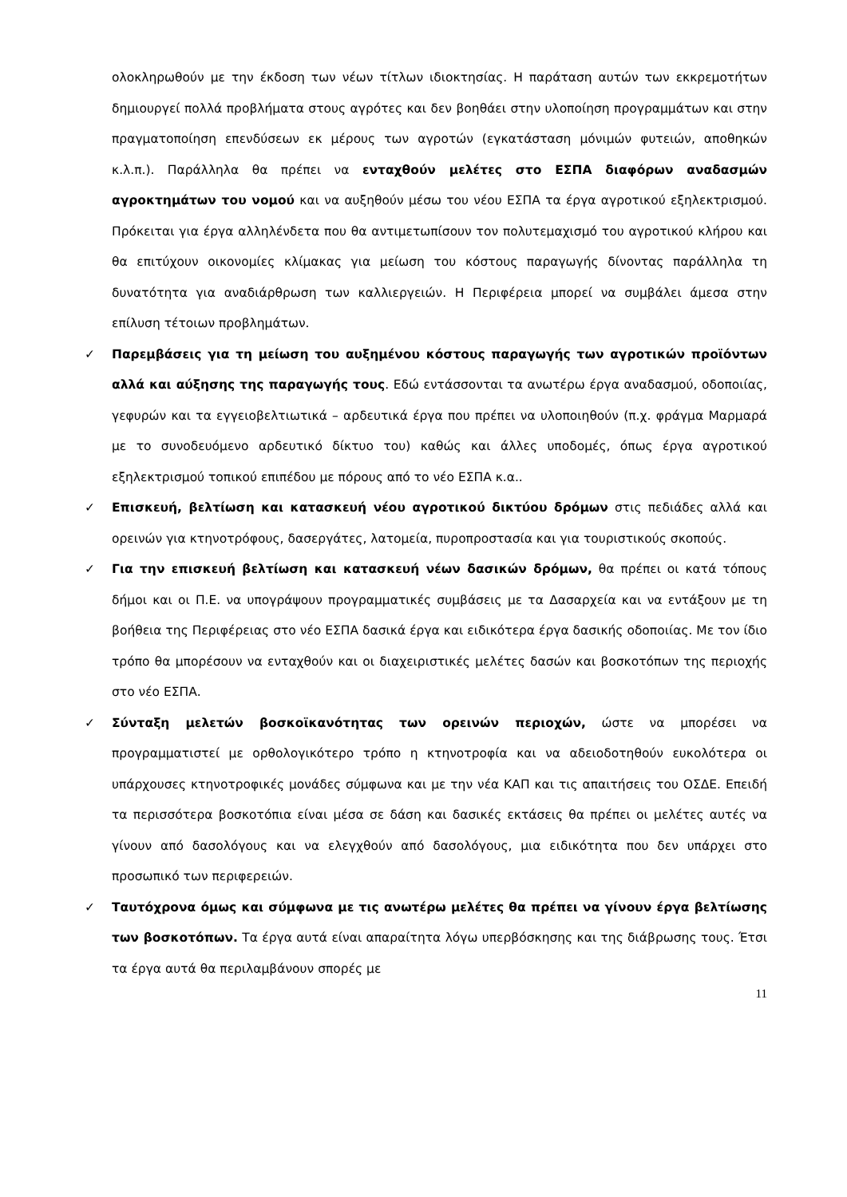ολοκληρωθούν με την έκδοση των νέων τίτλων ιδιοκτησίας. Η παράταση αυτών των εκκρεμοτήτων δημιουργεί πολλά προβλήματα στους αγρότες και δεν βοηθάει στην υλοποίηση προγραμμάτων και στην πραγματοποίηση επενδύσεων εκ μέρους των αγροτών (εγκατάσταση μόνιμών φυτειών, αποθηκών κ.λ.π.). Παράλληλα θα πρέπει να ενταχθούν μελέτες στο ΕΣΠΑ διαφόρων αναδασμών αγροκτημάτων του νομού και να αυξηθούν μέσω του νέου ΕΣΠΑ τα έργα αγροτικού εξηλεκτρισμού. Πρόκειται για έργα αλληλένδετα που θα αντιμετωπίσουν τον πολυτεμαχισμό του αγροτικού κλήρου και θα επιτύχουν οικονομίες κλίμακας για μείωση του κόστους παραγωγής δίνοντας παράλληλα τη δυνατότητα για αναδιάρθρωση των καλλιεργειών. Η Περιφέρεια μπορεί να συμβάλει άμεσα στην επίλυση τέτοιων προβλημάτων.
✓ Παρεμβάσεις για τη μείωση του αυξημένου κόστους παραγωγής των αγροτικών προϊόντων αλλά και αύξησης της παραγωγής τους. Εδώ εντάσσονται τα ανωτέρω έργα αναδασμού, οδοποιίας, γεφυρών και τα εγγειοβελτιωτικά – αρδευτικά έργα που πρέπει να υλοποιηθούν (π.χ. φράγμα Μαρμαρά με το συνοδευόμενο αρδευτικό δίκτυο του) καθώς και άλλες υποδομές, όπως έργα αγροτικού εξηλεκτρισμού τοπικού επιπέδου με πόρους από το νέο ΕΣΠΑ κ.α..
✓ Επισκευή, βελτίωση και κατασκευή νέου αγροτικού δικτύου δρόμων στις πεδιάδες αλλά και ορεινών για κτηνοτρόφους, δασεργάτες, λατομεία, πυροπροστασία και για τουριστικούς σκοπούς.
✓ Για την επισκευή βελτίωση και κατασκευή νέων δασικών δρόμων, θα πρέπει οι κατά τόπους δήμοι και οι Π.Ε. να υπογράψουν προγραμματικές συμβάσεις με τα Δασαρχεία και να εντάξουν με τη βοήθεια της Περιφέρειας στο νέο ΕΣΠΑ δασικά έργα και ειδικότερα έργα δασικής οδοποιίας. Με τον ίδιο τρόπο θα μπορέσουν να ενταχθούν και οι διαχειριστικές μελέτες δασών και βοσκοτόπων της περιοχής στο νέο ΕΣΠΑ.
✓ Σύνταξη μελετών βοσκοϊκανότητας των ορεινών περιοχών, ώστε να μπορέσει να προγραμματιστεί με ορθολογικότερο τρόπο η κτηνοτροφία και να αδειοδοτηθούν ευκολότερα οι υπάρχουσες κτηνοτροφικές μονάδες σύμφωνα και με την νέα ΚΑΠ και τις απαιτήσεις του ΟΣΔΕ. Επειδή τα περισσότερα βοσκοτόπια είναι μέσα σε δάση και δασικές εκτάσεις θα πρέπει οι μελέτες αυτές να γίνουν από δασολόγους και να ελεγχθούν από δασολόγους, μια ειδικότητα που δεν υπάρχει στο προσωπικό των περιφερειών.
✓ Ταυτόχρονα όμως και σύμφωνα με τις ανωτέρω μελέτες θα πρέπει να γίνουν έργα βελτίωσης των βοσκοτόπων. Τα έργα αυτά είναι απαραίτητα λόγω υπερβόσκησης και της διάβρωσης τους. Έτσι τα έργα αυτά θα περιλαμβάνουν σπορές με
11